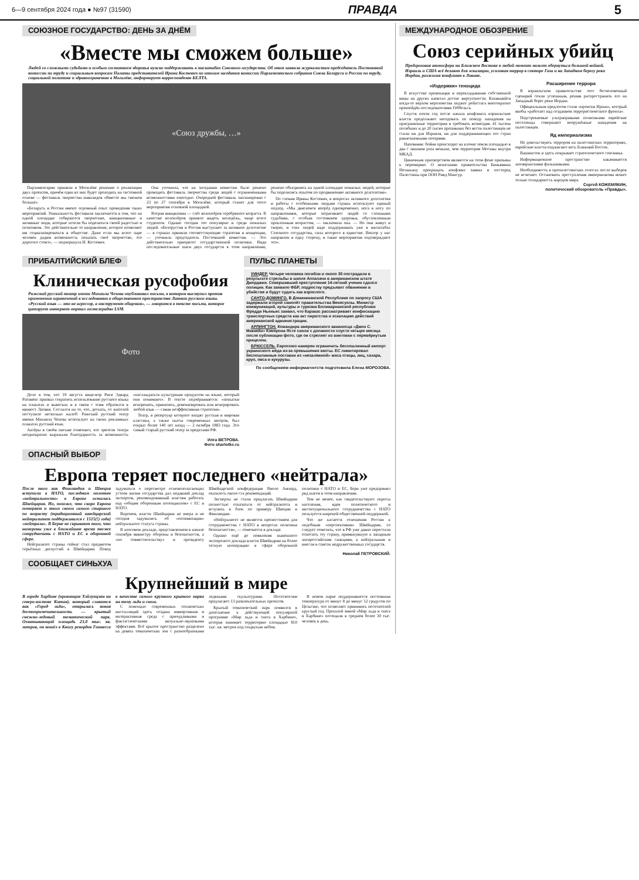6—9 сентября 2024 года ● №97 (31590) ПРАВДА 5
СОЮЗНОЕ ГОСУДАРСТВО: ДЕНЬ ЗА ДНЁМ
«Вместе мы сможем больше»
Людей со сложными судьбами и особым состоянием здоровья нужно поддерживать в масштабах Союзного государства. Об этом заявила журналистам председатель Постоянной комиссии по труду и социальным вопросам Палаты представителей Ирина Костевич по итогам заседания комиссии Парламентского собрания Союза Беларуси и России по труду, социальной политике и здравоохранению в Могилёве, информирует корреспондент БЕЛТА.
«Союз дружбы, …»
Парламентарии приняли в Могилёве решение о реализации двух проектов, причём один из них будет проходить на системной основе — фестиваль творчества инвалидов «Вместе мы сможем больше».
«Беларусь и Россия имеют огромный опыт проведения таких мероприятий. Уникальность фестиваля заключается в том, что на одной площадке собираются творческие, инициативные и активные люди, которые хотели бы поделиться своей радостью и позитивом. Это действительно то направление, которое позволяет им социализироваться в обществе. Даже если мы всего паре человек дадим возможность показать своё творчество, это дорогого стоит», — подчеркнула И. Костевич.
Она уточнила, что на заседании комиссии было решено проводить фестиваль творчества среди людей с ограниченными возможностями ежегодно. Очередной фестиваль запланирован с 23 по 27 сентября в Могилёве, который станет для этого мероприятия основной площадкой.
Вторая инициатива — слёт волонтёров серебряного возраста. В качестве волонтёров принято видеть молодёжь, чаще всего студентов. Однако сегодня это популярно и среди пожилых людей. «Белоруссия и Россия выступают за активное долголетие — в странах приняли соответствующие стратегии и концепции, — уточнила председатель Постоянной комиссии. — Это действительно приоритет государственной политики. Видя последовательные шаги двух государств в этом направлении, решено объединить на одной площадке пожилых людей, которые бы поделились опытом по продвижению активного долголетия».
По словам Ирины Костевич, в вопросах активного долголетия и работы с особенными людьми страны используют единый подход. «Мы двигаемся вперёд одновременно, нога в ногу по направлениям, которые затрагивают людей со сложными судьбами, с особым состоянием здоровья, обусловленным преклонным возрастом, — заключила она. — Но они живут и творят, и этих людей надо поддерживать уже в масштабах Союзного государства, сила которого в единстве. Вектор у нас направлен в одну сторону, и такие мероприятия подтверждают это».
ПРИБАЛТИЙСКИЙ БЛЕФ
Клиническая русофобия
Рижский русский театр имени Михаила Чехова опубликовал письмо, в котором выступил против применения ограничений в исследовании в общественном пространстве Латвии русского языка. «Русский язык — это не агрессор, а инструмент общения», — говорится в тексте письма, которое цитирует интернет-портал гостелерадио LSM.
Фото
Дело в том, что 19 августа вице-мэр Риги Эдвард Ратниекс призвал сократить использование русского языка на плакатах и вывесках и в связи с этим обратился в минюст Латвии. Сослался на то, что, дескать, от жителей поступило несколько жалоб: Рижский русский театр имени Михаила Чехова использует на своих рекламных плакатах русский язык.
Актёры в своём письме отмечают, что зрители театра неоднократно выражали благодарность за возможность «наслаждаться культурным продуктом на языке, который они понимают». В тексте подчёркивается: «попытки искоренить, принизить, демонизировать или игнорировать любой язык — самая неэффективная стратегия».
Театр, в репертуар которого входят русская и мировая классика, а также пьесы современных авторов, был открыт более 140 лет назад — 2 октября 1883 года. Это самый старый русский театр за пределами РФ.
Илга ВЕТРОВА.
Фото sharlotke.ru
ПУЛЬС ПЛАНЕТЫ
УИНДЕР. Четыре человека погибли и около 30 пострадали в результате стрельбы в школе Аппалачи в американском штате Джорджия. Совершивший преступление 14-летний ученик сдался полиции. Как заявило ФБР, подростку предъявят обвинения в убийстве и будут судить как взрослого.
САНТО-ДОМИНГО. В Доминиканской Республике по запросу США задержали второй самолёт правительства Венесуэлы. Министр коммуникаций, культуры и туризма Боливарианской республики Фредди Ньяньес заявил, что Каракас рассматривает конфискацию транспортных средств как акт пиратства и эскалацию действий американской администрации.
АРЛИНГТОН. Командира американского авианосца «Джон С. Маккейн» Кэмерона Ясте сняли с должности спустя четыре месяца после публикации фото, где он стреляет из винтовки с перевёрнутым прицелом.
БРЮССЕЛЬ. Евросоюз намерен ограничить беспошлинный импорт украинского мёда из-за превышения квоты. ЕС лимитировал беспошлинные поставки из «незалежной» мяса птицы, яиц, сахара, круп, овса и кукурузы.
По сообщениям информагентств подготовила Елена МОРОЗОВА.
ОПАСНЫЙ ВЫБОР
Европа теряет последнего «нейтрала»
После того как Финляндия и Швеция вступили в НАТО, последним оплотом «нейтральности» в Европе осталась Швейцария. Но, похоже, что скоро Европа потеряет и этого своего самого старшего по возрасту (традиционный швейцарский нейтралитет поддерживался с 1515(!) года) «нейтрала». В Берне не скрывают того, что намерены уже в ближайшие время теснее сотрудничать с НАТО и ЕС в оборонной сфере.
Нейтралитет страны сейчас стал предметом серьёзных дискуссий в Швейцарии. Повод задуматься о пересмотре основополагающих устоев жизни государства дал недавний доклад экспертов, рекомендовавший властям работать над «общим оборонным потенциалом» с ЕС и НАТО.
Впрочем, власти Швейцарии не вчера и не сегодня задумались об «оптимизации» нейтрального статуса страны.
В итоговом докладе, представленном в начале сентября министру обороны и безопасности, а «по совместительству» и президенту Швейцарской конфедерации Виоле Амхерд, оказалось около ста рекомендаций.
Эксперты не стали предлагать Швейцарии полностью отказаться от нейтралитета и вступить в блок по примеру Швеции и Финляндии.
«Нейтралитет не является препятствием для сотрудничества с НАТО в вопросах политики безопасности», — отмечается в докладе.
Однако ещё до появления нынешнего экспертного доклада власти Швейцарии на более тесную кооперацию в сфере оборонной политики с НАТО и ЕС, Берн уже предпринял ряд шагов в этом направлении.
Тем не менее, как свидетельствуют опросы населения, идея политического и институционального сотрудничества с НАТО пользуется широкой общественной поддержкой.
Что же касается отношения России к подобным «перспективам» Швейцарии, то следует отметить, что в РФ уже давно перестали относить эту страну, примкнувшую к западным антироссийским санкциям, к нейтральным и внесли в список недружественных государств.
Николай ПЕТРОВСКИЙ.
СООБЩАЕТ СИНЬХУА
Крупнейший в мире
В городе Харбине (провинция Хэйлунцзян на северо-востоке Китая), который славится как «Город льда», открылась новая достопримечательность — крытый снежно-ледовый тематический парк. Охватывающий площадь 23,8 тыс. кв. метров, он вошёл в Книгу рекордов Гиннесса в качестве самого крупного крытого парка на тему льда и снега.
С помощью современных технических инсталляций здесь создана иммерсивная и интерактивная среда с причудливыми и фантастическими визуально-звуковыми эффектами. Всё крытое пространство разделено на девять тематических зон с разнообразными ледяными скульптурами. Посетителям предлагают 13 развлекательных проектов.
Крытый тематический парк появился в дополнение к действующей популярной программе «Мир льда и снега в Харбине», которая занимает территорию площадью 810 тыс. кв. метров под открытым небом.
В новом парке поддерживается постоянная температура от минус 8 до минус 12 градусов по Цельсию, что позволяет принимать посетителей круглый год. Прошлой зимой «Мир льда и снега в Харбине» посещали в среднем более 30 тыс. человек в день.
МЕЖДУНАРОДНОЕ ОБОЗРЕНИЕ
Союз серийных убийц
Предгрозовая атмосфера на Ближнем Востоке в любой момент может обернуться большой войной. Израиль и США всё делают для эскалации, усиливая террор в секторе Газа и на Западном берегу реки Иордан, разжигая конфликт в Ливане.
«Издержки» геноцида
В искусстве провокации и перекладывания собственной вины на других капитал достиг виртуозности. Казавшийся когда-то верхом вероломства поджог рейхстага многократно превзойдён последователями Геббельса.
Спустя почти год после начала конфликта израильские власти продолжают негодовать по поводу нападения на приграничные территории и требовать возмездия. 41 тысяча погибших и до 20 тысяч пропавших без вести палестинцев не стали ни для Израиля, ни для поддерживающих его стран равнозначными потерями.
Напомним: бойня происходит на клочке земли площадью в два с лишним раза меньше, чем территория Москвы внутри МКАД.
Циничным притворством являются на этом фоне призывы к перемирию. О нежелании правительства Биньямина Нетаньяху прекращать конфликт заявил и постпред Палестины при ООН Рияд Мансур.
Расширение террора
В израильском правительстве этот бесчеловечный сценарий сочли успешным, решив распространить его на Западный берег реки Иордан.
Официальным предлогом стали «происки Ирана», который якобы «работает над созданием террористического фронта».
Подстрекаемые ультраправыми политиками еврейские поселенцы совершают вооружённые нападения на палестинцев.
Яд империализма
Не довольствуясь террором на палестинских территориях, еврейские власти поджигают весь Ближний Восток.
Вашингтон и здесь покрывает стратегического союзника.
Информационное пространство накачивается антииранскими фальшивками.
Необходимость в пропалестинских голосах после выборов не исчезнет. Остановить преступления империализма может только солидарность народов мира.
Сергей КОЖЕМЯКИН,
политический обозреватель «Правды».